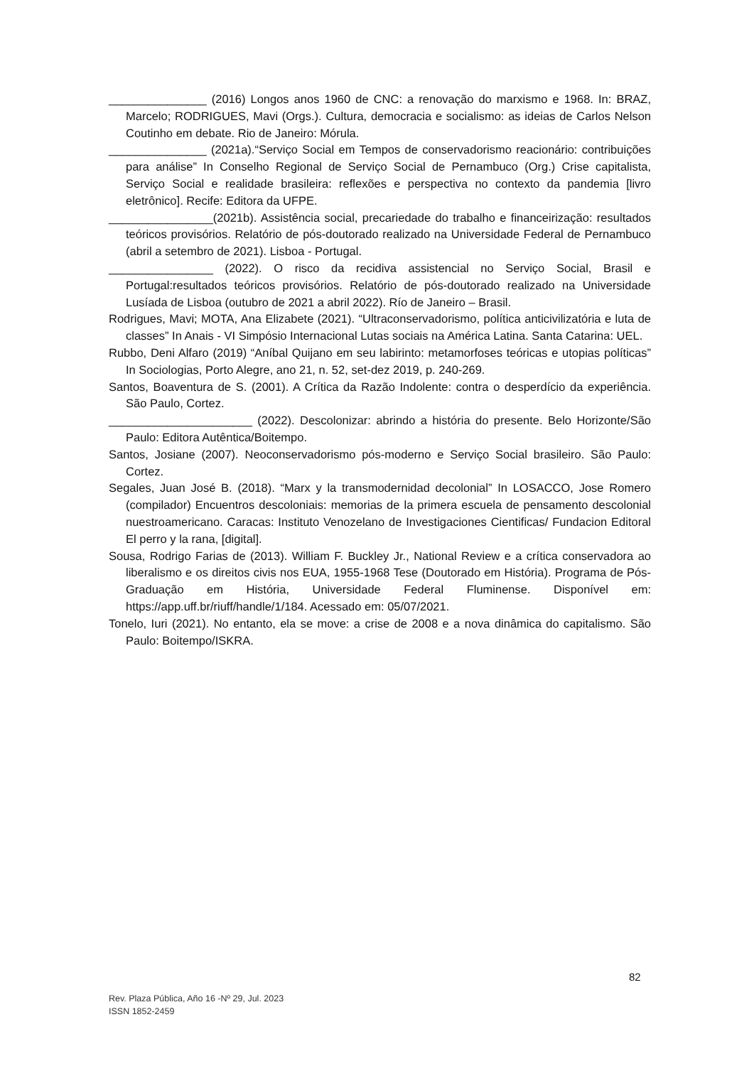_______________ (2016) Longos anos 1960 de CNC: a renovação do marxismo e 1968. In: BRAZ, Marcelo; RODRIGUES, Mavi (Orgs.). Cultura, democracia e socialismo: as ideias de Carlos Nelson Coutinho em debate. Rio de Janeiro: Mórula.
_______________ (2021a).“Serviço Social em Tempos de conservadorismo reacionário: contribuições para análise” In Conselho Regional de Serviço Social de Pernambuco (Org.) Crise capitalista, Serviço Social e realidade brasileira: reflexões e perspectiva no contexto da pandemia [livro eletrônico]. Recife: Editora da UFPE.
________________(2021b). Assistência social, precariedade do trabalho e financeirização: resultados teóricos provisórios. Relatório de pós-doutorado realizado na Universidade Federal de Pernambuco (abril a setembro de 2021). Lisboa - Portugal.
________________ (2022). O risco da recidiva assistencial no Serviço Social, Brasil e Portugal:resultados teóricos provisórios. Relatório de pós-doutorado realizado na Universidade Lusíada de Lisboa (outubro de 2021 a abril 2022). Río de Janeiro – Brasil.
Rodrigues, Mavi; MOTA, Ana Elizabete (2021). “Ultraconservadorismo, política anticivilizatória e luta de classes” In Anais - VI Simpósio Internacional Lutas sociais na América Latina. Santa Catarina: UEL.
Rubbo, Deni Alfaro (2019) “Aníbal Quijano em seu labirinto: metamorfoses teóricas e utopias políticas” In Sociologias, Porto Alegre, ano 21, n. 52, set-dez 2019, p. 240-269.
Santos, Boaventura de S. (2001). A Crítica da Razão Indolente: contra o desperdício da experiência. São Paulo, Cortez.
______________________ (2022). Descolonizar: abrindo a história do presente. Belo Horizonte/São Paulo: Editora Autêntica/Boitempo.
Santos, Josiane (2007). Neoconservadorismo pós-moderno e Serviço Social brasileiro. São Paulo: Cortez.
Segales, Juan José B. (2018). “Marx y la transmodernidad decolonial” In LOSACCO, Jose Romero (compilador) Encuentros descoloniais: memorias de la primera escuela de pensamento descolonial nuestroamericano. Caracas: Instituto Venozelano de Investigaciones Cientificas/ Fundacion Editoral El perro y la rana, [digital].
Sousa, Rodrigo Farias de (2013). William F. Buckley Jr., National Review e a crítica conservadora ao liberalismo e os direitos civis nos EUA, 1955-1968 Tese (Doutorado em História). Programa de Pós-Graduação em História, Universidade Federal Fluminense. Disponível em: https://app.uff.br/riuff/handle/1/184. Acessado em: 05/07/2021.
Tonelo, Iuri (2021). No entanto, ela se move: a crise de 2008 e a nova dinâmica do capitalismo. São Paulo: Boitempo/ISKRA.
82
Rev. Plaza Pública, Año 16 -Nº 29, Jul. 2023
ISSN 1852-2459